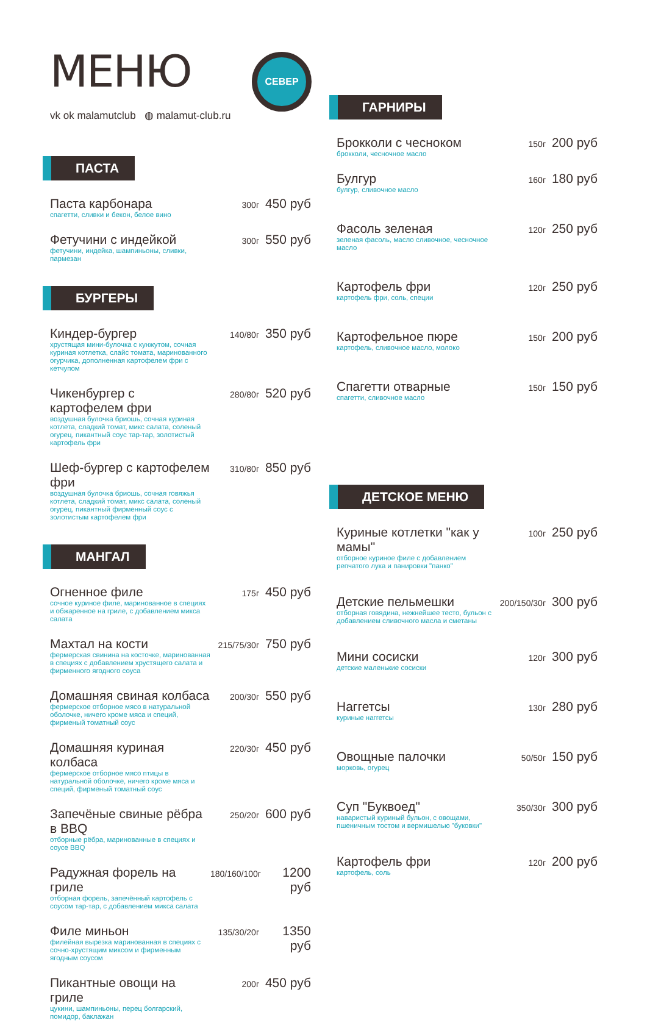СЕВЕР
МЕНЮ
vk ok malamutclub ◍ malamut-club.ru
ПАСТА
Паста карбонара
спагетти, сливки и бекон, белое вино
300г
450 руб
Фетучини с индейкой
фетучини, индейка, шампиньоны, сливки, пармезан
300г
550 руб
БУРГЕРЫ
Киндер-бургер
хрустящая мини-булочка с кунжутом, сочная куриная котлетка, слайс томата, маринованного огурчика, дополненная картофелем фри с кетчупом
140/80г
350 руб
Чикенбургер с картофелем фри
воздушная булочка бриошь, сочная куриная котлета, сладкий томат, микс салата, соленый огурец, пикантный соус тар-тар, золотистый картофель фри
280/80г
520 руб
Шеф-бургер с картофелем фри
воздушная булочка бриошь, сочная говяжья котлета, сладкий томат, микс салата, соленый огурец, пикантный фирменный соус с золотистым картофелем фри
310/80г
850 руб
МАНГАЛ
Огненное филе
сочное куриное филе, маринованное в специях и обжаренное на гриле, с добавлением микса салата
175г
450 руб
Махтал на кости
фермерская свинина на косточке, маринованная в специях с добавлением хрустящего салата и фирменного ягодного соуса
215/75/30г
750 руб
Домашняя свиная колбаса
фермерское отборное мясо в натуральной оболочке, ничего кроме мяса и специй, фирменый томатный соус
200/30г
550 руб
Домашняя куриная колбаса
фермерское отборное мясо птицы в натуральной оболочке, ничего кроме мяса и специй, фирменый томатный соус
220/30г
450 руб
Запечёные свиные рёбра в BBQ
отборные рёбра, маринованные в специях и соусе BBQ
250/20г
600 руб
Радужная форель на гриле
отборная форель, запечённый картофель с соусом тар-тар, с добавлением микса салата
180/160/100г
1200 руб
Филе миньон
филейная вырезка маринованная в специях с сочно-хрустящим миксом и фирменным ягодным соусом
135/30/20г
1350 руб
Пикантные овощи на гриле
цукини, шампиньоны, перец болгарский, помидор, баклажан
200г
450 руб
ГАРНИРЫ
Брокколи с чесноком
брокколи, чесночное масло
150г
200 руб
Булгур
булгур, сливочное масло
160г
180 руб
Фасоль зеленая
зеленая фасоль, масло сливочное, чесночное масло
120г
250 руб
Картофель фри
картофель фри, соль, специи
120г
250 руб
Картофельное пюре
картофель, сливочное масло, молоко
150г
200 руб
Спагетти отварные
спагетти, сливочное масло
150г
150 руб
ДЕТСКОЕ МЕНЮ
Куриные котлетки "как у мамы"
отборное куриное филе с добавлением репчатого лука и панировки "панко"
100г
250 руб
Детские пельмешки
отборная говядина, нежнейшее тесто, бульон с добавлением сливочного масла и сметаны
200/150/30г
300 руб
Мини сосиски
детские маленькие сосиски
120г
300 руб
Наггетсы
куриные наггетсы
130г
280 руб
Овощные палочки
морковь, огурец
50/50г
150 руб
Суп "Буквоед"
наваристый куриный бульон, с овощами, пшеничным тостом и вермишелью "буковки"
350/30г
300 руб
Картофель фри
картофель, соль
120г
200 руб